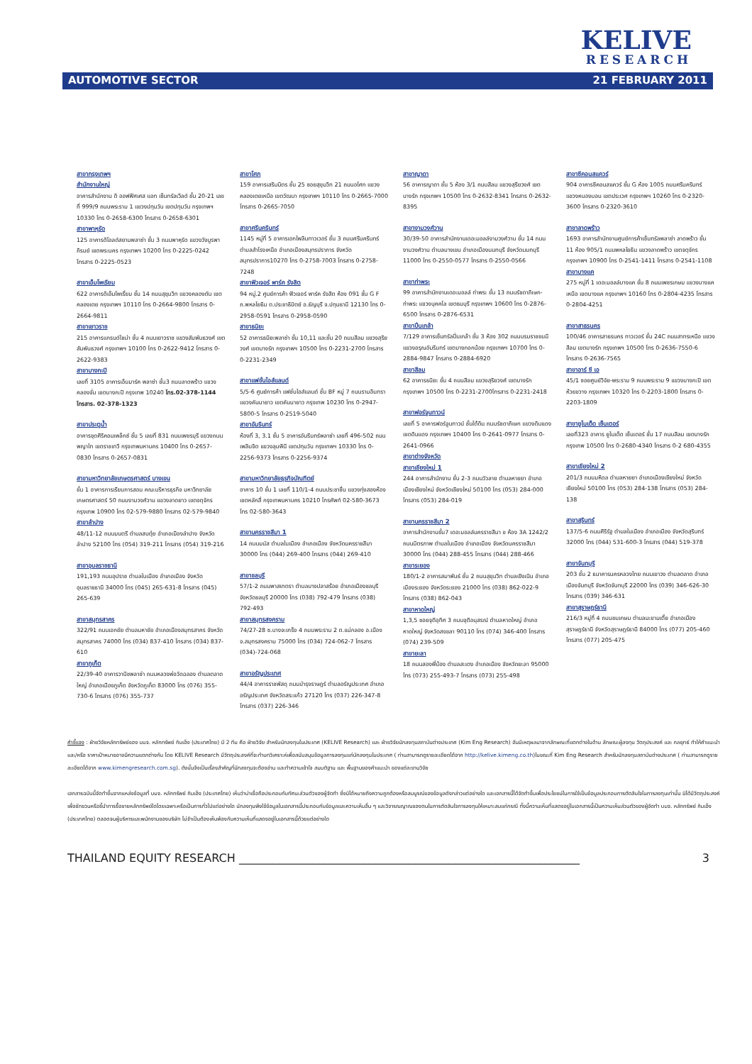KELIVE
RESEARCH
AUTOMOTIVE SECTOR 21 FEBRUARY 2011
สาขากรุงเทพฯ
สำนักงานใหญ่
อาคารสำนักงาน ดิ ออฟฟิศเศส แอท เซ็นทรัลเวิลด์ ชั้น 20-21 เลขที่ 999/9 ถนนพระราม 1 แขวงปทุมวัน เขตปทุมวัน กรุงเทพฯ 10330 โทร 0-2658-6300 โทรสาร 0-2658-6301
สาขาพาหุรัด
125 อาคารดิโอลด์สยามพลาซ่า ชั้น 3 ถนนพาหุรัด แขวงวังบูรพาภิรมย์ เขตพระนคร กรุงเทพฯ 10200 โทร 0-2225-0242 โทรสาร 0-2225-0523
สาขาเอ็มโพเรียม
622 อาคารดิเอ็มโพเรี่ยม ชั้น 14 ถนนสุขุมวิท แขวงคลองตัน เขตคลองเตย กรุงเทพฯ 10110 โทร 0-2664-9800 โทรสาร 0-2664-9811
สาขาเยาวราช
215 อาคารแกรนด์ไชน่า ชั้น 4 ถนนเยาวราช แขวงสัมพันธวงศ์ เขตสัมพันธวงศ์ กรุงเทพฯ 10100 โทร 0-2622-9412 โทรสาร 0-2622-9383
สาขาบางกะปิ
เลขที่ 3105 อาคารเอ็นมาร์ค พลาซ่า ชั้น3 ถนนลาดพร้าว แขวงคลองจั่น เขตบางกะปิ กรุงเทพ 10240 โทร.02-378-1144 โทรสาร. 02-378-1323
สาขาประตูน้ำ
อาคารชุดศิริคอมเพล็กซ์ ชั้น 5 เลขที่ 831 ถนนเพชรบุรี แขวงถนนพญาไท เขตราชเทวี กรุงเทพมหานคร 10400 โทร 0-2657-0830 โทรสาร 0-2657-0831
สาขามหาวิทยาลัยเกษตรศาสตร์ บางเขน
ชั้น 1 อาคารการเรียนการสอน คณะบริหารธุรกิจ มหาวิทยาลัยเกษตรศาสตร์ 50 ถนนงามวงศ์วาน แขวงลาดยาว เขตจตุจักร กรุงเทพ 10900 โทร 02-579-9880 โทรสาร 02-579-9840
สาขาลำปาง
48/11-12 ถนนมนตรี ตำบลสบตุ๋ย อำเภอเมืองลำปาง จังหวัดลำปาง 52100 โทร (054) 319-211 โทรสาร (054) 319-216
สาขาอุบลราชธานี
191,193 ถนนอุปราช ตำบลในเมือง อำเภอเมือง จังหวัดอุบลราชธานี 34000 โทร (045) 265-631-8 โทรสาร (045) 265-639
สาขาสมุทรสาคร
322/91 ถนนเอกชัย ตำบลมหาชัย อำเภอเมืองสมุทรสาคร จังหวัดสมุทรสาคร 74000 โทร (034) 837-410 โทรสาร (034) 837-610
สาขาภูเก็ต
22/39-40 อาคารวานิชพลาซ่า ถนนหลวงพ่อวัดฉลอง ตำบลตลาดใหญ่ อำเภอเมืองภูเก็ต จังหวัดภูเก็ต 83000 โทร (076) 355-730-6 โทรสาร (076) 355-737
สาขาโศภ
159 อาคารเสริมมิตร ชั้น 25 ซอยสุขุมวิท 21 ถนนอโศก แขวงคลองเตยเหนือ เขตวัฒนา กรุงเทพฯ 10110 โทร 0-2665-7000 โทรสาร 0-2665-7050
สาขาศรีนครินทร์
1145 หมู่ที่ 5 อาคารเอกไพลินทาวเวอร์ ชั้น 3 ถนนศรีนครินทร์ ตำบลสำโรงเหนือ อำเภอเมืองสมุทรปราการ จังหวัดสมุทรปราการ10270 โทร 0-2758-7003 โทรสาร 0-2758-7248
สาขาฟิวเจอร์ พาร์ค รังสิต
94 หมู่.2 ศูนย์การค้า ฟิวเจอร์ พาร์ค รังสิต ห้อง 091 ชั้น G F ถ.พหลโยธิน ต.ประชาธิปัตย์ อ.ธัญบุรี จ.ปทุมธานี 12130 โทร 0-2958-0591 โทรสาร 0-2958-0590
สาขาธนิยะ
52 อาคารธนิยะพลาซ่า ชั้น 10,11 และชั้น 20 ถนนสีลม แขวงสุริยวงศ์ เขตบางรัก กรุงเทพฯ 10500 โทร 0-2231-2700 โทรสาร 0-2231-2349
สาขาแฟชั่นไอส์แลนด์
5/5-6 ศูนย์การค้า แฟชั่นไอส์แลนด์ ชั้น BF หมู่ 7 ถนนรามอินทรา แขวงคันนายาว เขตคันนายาว กรุงเทพ 10230 โทร 0-2947-5800-5 โทรสาร 0-2519-5040
สาขาอัมรินทร์
ห้องที่ 3, 3.1 ชั้น 5 อาคารอัมรินทร์พลาซ่า เลขที่ 496-502 ถนนเพลินจิต แขวงลุมพินี เขตปทุมวัน กรุงเทพฯ 10330 โทร 0-2256-9373 โทรสาร 0-2256-9374
สาขามหาวิทยาลัยธุรกิจบัณฑิตย์
อาคาร 10 ชั้น 1 เลขที่ 110/1-4 ถนนประชาชื่น แขวงทุ่งสองห้อง เขตหลักสี่ กรุงเทพมหานคร 10210 โทรศัพท์ 02-580-3673 โทร 02-580-3643
สาขานครราชสีมา 1
14 ถนนมนัส ตำบลในเมือง อำเภอเมือง จังหวัดนครราชสีมา 30000 โทร (044) 269-400 โทรสาร (044) 269-410
สาขาชลบุรี
57/1-2 ถนนพาสเทตรา ตำบลบางปลาสร้อย อำเภอเมืองชลบุรี จังหวัดชลบุรี 20000 โทร (038) 792-479 โทรสาร (038) 792-493
สาขาสมุทรสงคราม
74/27-28 ซ.บางจะเกร็ง 4 ถนนพระราม 2 ต.แม่กลอง อ.เมือง จ.สมุทรสงคราม 75000 โทร (034) 724-062-7 โทรสาร (034)-724-068
สาขาอรัญประเทศ
44/4 อาคารราชพัสดุ ถนนบำรุงราษฎร์ ตำบลอรัญประเทศ อำเภออรัญประเทศ จังหวัดสระแก้ว 27120 โทร (037) 226-347-8 โทรสาร (037) 226-346
สาขาญาดา
56 อาคารญาดา ชั้น 5 ห้อง 3/1 ถนนสีลม แขวงสุริยวงศ์ เขตบางรัก กรุงเทพฯ 10500 โทร 0-2632-8341 โทรสาร 0-2632-8395
สาขางามวงศ์วาน
30/39-50 อาคารสำนักงานเดอะมอลล์งามวงศ์วาน ชั้น 14 ถนนงามวงศ์วาน ตำบลบางเขน อำเภอเมืองนนทบุรี จังหวัดนนทบุรี 11000 โทร 0-2550-0577 โทรสาร 0-2550-0566
สาขาท่าพระ
99 อาคารสำนักงานเดอะมอลล์ ท่าพระ ชั้น 13 ถนนรัชดาภิเษก-ท่าพระ แขวงบุคคโล เขตธนบุรี กรุงเทพฯ 10600 โทร 0-2876-6500 โทรสาร 0-2876-6531
สาขาปิ่นเกล้า
7/129 อาคารเซ็นทรัลปิ่นเกล้า ชั้น 3 ห้อง 302 ถนนบรมราชชนนี แขวงอรุณอัมรินทร์ เขตบางกอกน้อย กรุงเทพฯ 10700 โทร 0-2884-9847 โทรสาร 0-2884-6920
สาขาสีลม
62 อาคารธนิยะ ชั้น 4 ถนนสีลม แขวงสุริยวงศ์ เขตบางรัก กรุงเทพฯ 10500 โทร 0-2231-2700โทรสาร 0-2231-2418
สาขาฟอร์จูนทาวน์
เลขที่ 5 อาคารฟอร์จูนทาวน์ ชั้นใต้ดิน ถนนรัชดาภิเษก แขวงดินแดง เขตดินแดง กรุงเทพฯ 10400 โทร 0-2641-0977 โทรสาร 0-2641-0966
สาขาต่างจังหวัด
สาขาเชียงใหม่ 1
244 อาคารสำนักงาน ชั้น 2-3 ถนนวัวลาย ตำบลหายยา อำเภอเมืองเชียงใหม่ จังหวัดเชียงใหม่ 50100 โทร (053) 284-000 โทรสาร (053) 284-019
สาขานครราชสีมา 2
อาคารสำนักงานชั้น7 เดอะมอลล์นครราชสีมา ข ห้อง 3A 1242/2 ถนนมิตรภาพ ตำบลในเมือง อำเภอเมือง จังหวัดนครราชสีมา 30000 โทร (044) 288-455 โทรสาร (044) 288-466
สาขาระยอง
180/1-2 อาคารสมาพันธ์ ชั้น 2 ถนนสุขุมวิท ตำบลเชิงเนิน อำเภอเมืองระยอง จังหวัดระยอง 21000 โทร (038) 862-022-9 โทรสาร (038) 862-043
สาขาหาดใหญ่
1,3,5 ซอยจุติอุทิศ 3 ถนนจุติอนุสรณ์ ตำบลหาดใหญ่ อำเภอหาดใหญ่ จังหวัดสงขลา 90110 โทร (074) 346-400 โทรสาร (074) 239-509
สาขายะลา
18 ถนนสองพี่น้อง ตำบลสะเตง อำเภอเมือง จังหวัดยะลา 95000 โทร (073) 255-493-7 โทรสาร (073) 255-498
สาขาซีคอนสแควร์
904 อาคารซีคอนสแควร์ ชั้น G ห้อง 1005 ถนนศรีนครินทร์ แขวงหนองบอน เขตประเวศ กรุงเทพฯ 10260 โทร 0-2320-3600 โทรสาร 0-2320-3610
สาขาลาดพร้าว
1693 อาคารสำนักงานศูนย์การค้าเซ็นทรัลพลาซ่า ลาดพร้าว ชั้น 11 ห้อง 905/1 ถนนพหลโยธิน แขวงลาดพร้าว เขตจตุจักร กรุงเทพฯ 10900 โทร 0-2541-1411 โทรสาร 0-2541-1108
สาขาบางแค
275 หมู่ที่ 1 เดอะมอลล์บางแค ชั้น 8 ถนนเพชรเกษม แขวงบางแคเหนือ เขตบางแค กรุงเทพฯ 10160 โทร 0-2804-4235 โทรสาร 0-2804-4251
สาขาสาธรนคร
100/46 อาคารสาธรนคร ทาวเวอร์ ชั้น 24C ถนนสาทรเหนือ แขวงสีลม เขตบางรัก กรุงเทพฯ 10500 โทร 0-2636-7550-6 โทรสาร 0-2636-7565
สาขาอาร์ ซี เอ
45/1 ซอยศูนย์วิจัย-พระราม 9 ถนนพระราม 9 แขวงบางกะปิ เขตห้วยขวาง กรุงเทพฯ 10320 โทร 0-2203-1800 โทรสาร 0-2203-1809
สาขายูไนเต็ด เซ็นเตอร์
เลขที่323 อาคาร ยูไนเต็ด เซ็นเตอร์ ชั้น 17 ถนนสีลม เขตบางรัก กรุงเทพ 10500 โทร 0-2680-4340 โทรสาร 0-2 680-4355
สาขาเชียงใหม่ 2
201/3 ถนนมหิดล ตำบลหายยา อำเภอเมืองเชียงใหม่ จังหวัดเชียงใหม่ 50100 โทร (053) 284-138 โทรสาร (053) 284-138
สาขาสุรินทร์
137/5-6 ถนนศิริรัฐ ตำบลในเมือง อำเภอเมือง จังหวัดสุรินทร์ 32000 โทร (044) 531-600-3 โทรสาร (044) 519-378
สาขาจันทบุรี
203 ชั้น 2 ธนาคารนครหลวงไทย ถนนเขาวง ตำบลตลาด อำเภอเมืองจันทบุรี จังหวัดจันทบุรี 22000 โทร (039) 346-626-30 โทรสาร (039) 346-631
สาขาสุราษฎร์ธานี
216/3 หมู่ที่ 4 ถนนชนเกษม ตำบลมะขามเตี้ย อำเภอเมืองสุราษฎร์ธานี จังหวัดสุราษฎร์ธานี 84000 โทร (077) 205-460 โทรสาร (077) 205-475
คำชี้แจง : ฝ่ายวิจัยหลักทรัพย์ของ บมจ. หลักทรัพย์ กิมเอ็ง (ประเทศไทย) มี 2 ทีม คือ ฝ่ายวิจัย สำหรับนักลงทุนในประเทศ (KELIVE Research) และ ฝ่ายวิจัยนักลงทุนสถาบันต่างประเทศ (Kim Eng Research) อันมีเหตุผลมาจากลักษณะที่แตกต่างในด้าน ลักษณะผู้ลงทุน วัตถุประสงค์ และ กลยุทธ์ ทำให้คำแนะนำ และ/หรือ ราคาเป้าหมายอาจมีความแตกต่างกัน โดย KELIVE Research มีวัตถุประสงค์ที่จะทำบทวิเคราะห์เพื่อสนับสนุนข้อมูลการลงทุนแก่นักลงทุนในประเทศ ( ท่านสามารถดูรายละเอียดได้จาก http://kelive.kimeng.co.th)ในขณะที่ Kim Eng Research สำหรับนักลงทุนสถาบันต่างประเทศ ( ท่านสามารถดูรายละเอียดได้จาก www.kimengresearch.com.sg). ดังนั้นจึงเป็นเรื่องสำคัญที่นักลงทุนจะต้องอ่าน และทำความเข้าใจ สมมติฐาน และ พื้นฐานของคำแนะนำ ของแต่ละงานวิจัย
เอกสารฉบับนี้จัดทำขึ้นจากแหล่งข้อมูลที่ บมจ. หลักทรัพย์ กิมเอ็ง (ประเทศไทย) เห็นว่าน่าเชื่อถือประกอบกับทัศนะส่วนตัวของผู้จัดทำ ซึ่งมิได้หมายถึงความถูกต้องหรือสมบูรณ์ของข้อมูลดังกล่าวแต่อย่างใด และเอกสารนี้ได้จัดทำขึ้นเพื่อประโยชน์ในการใช้เป็นข้อมูลประกอบการตัดสินใจในการลงทุนเท่านั้น มิได้มีวัตถุประสงค์เพื่อชักชวนหรือชี้นำการซื้อขายหลักทรัพย์ใดโดยเฉพาะหรือเป็นการทั่วไปแต่อย่างใด นักลงทุนพึงใช้ข้อมูลในเอกสารนี้ประกอบกับข้อมูลและความเห็นอื่น ๆ และวิจารณญาณของตนในการตัดสินใจการลงทุนให้เหมาะสมแก่กรณี ทั้งนี้ความเห็นที่แสดงอยู่ในเอกสารนี้เป็นความเห็นส่วนตัวของผู้จัดทำ บมจ. หลักทรัพย์ กิมเอ็ง (ประเทศไทย) ตลอดจนผู้บริหารและพนักงานของบริษัท ไม่จำเป็นต้องเห็นพ้องกับความเห็นที่แสดงอยู่ในเอกสารนี้ด้วยแต่อย่างใด
THAILAND EQUITY RESEARCH ____________________________________________________________ 3